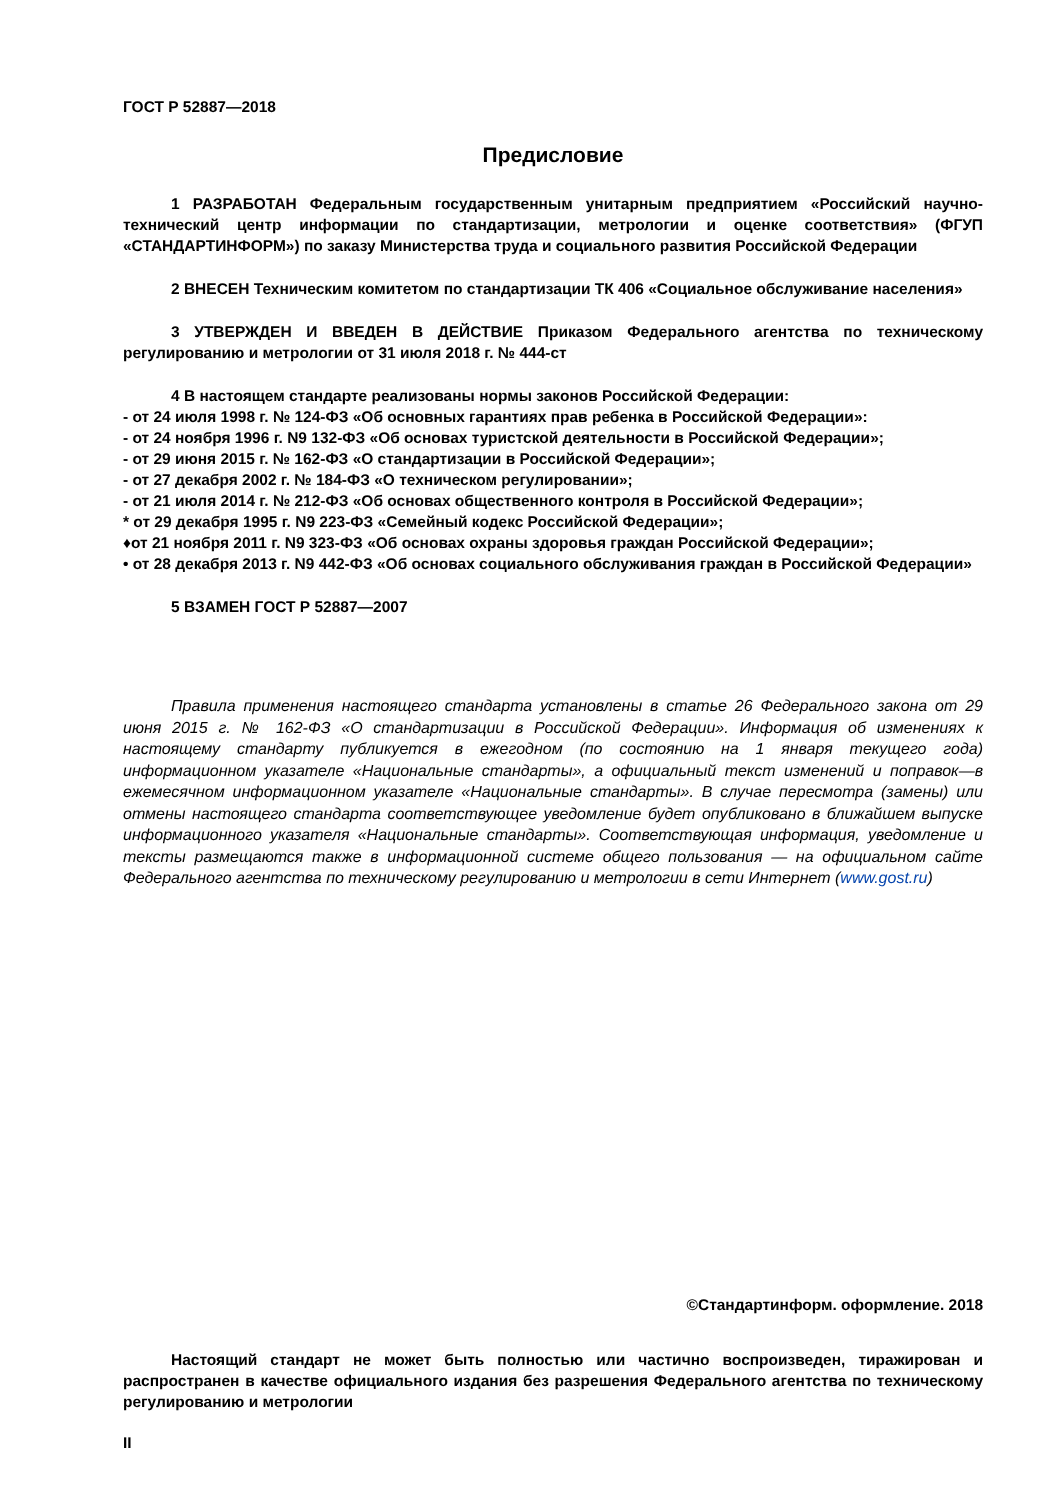ГОСТ Р 52887—2018
Предисловие
1 РАЗРАБОТАН Федеральным государственным унитарным предприятием «Российский научно-технический центр информации по стандартизации, метрологии и оценке соответствия» (ФГУП «СТАНДАРТИНФОРМ») по заказу Министерства труда и социального развития Российской Федерации
2 ВНЕСЕН Техническим комитетом по стандартизации ТК 406 «Социальное обслуживание населения»
3 УТВЕРЖДЕН И ВВЕДЕН В ДЕЙСТВИЕ Приказом Федерального агентства по техническому регулированию и метрологии от 31 июля 2018 г. № 444-ст
4 В настоящем стандарте реализованы нормы законов Российской Федерации:
- от 24 июля 1998 г. № 124-ФЗ «Об основных гарантиях прав ребенка в Российской Федерации»:
- от 24 ноября 1996 г. N9 132-ФЗ «Об основах туристской деятельности в Российской Федерации»;
- от 29 июня 2015 г. № 162-ФЗ «О стандартизации в Российской Федерации»;
- от 27 декабря 2002 г. № 184-ФЗ «О техническом регулировании»;
- от 21 июля 2014 г. № 212-ФЗ «Об основах общественного контроля в Российской Федерации»;
* от 29 декабря 1995 г. N9 223-ФЗ «Семейный кодекс Российской Федерации»;
♦от 21 ноября 2011 г. N9 323-ФЗ «Об основах охраны здоровья граждан Российской Федерации»;
• от 28 декабря 2013 г. N9 442-ФЗ «Об основах социального обслуживания граждан в Российской Федерации»
5 ВЗАМЕН ГОСТ Р 52887—2007
Правила применения настоящего стандарта установлены в статье 26 Федерального закона от 29 июня 2015 г. № 162-ФЗ «О стандартизации в Российской Федерации». Информация об изменениях к настоящему стандарту публикуется в ежегодном (по состоянию на 1 января текущего года) информационном указателе «Национальные стандарты», а официальный текст изменений и поправок—в ежемесячном информационном указателе «Национальные стандарты». В случае пересмотра (замены) или отмены настоящего стандарта соответствующее уведомление будет опубликовано в ближайшем выпуске информационного указателя «Национальные стандарты». Соответствующая информация, уведомление и тексты размещаются также в информационной системе общего пользования — на официальном сайте Федерального агентства по техническому регулированию и метрологии в сети Интернет (www.gost.ru)
©Стандартинформ. оформление. 2018
Настоящий стандарт не может быть полностью или частично воспроизведен, тиражирован и распространен в качестве официального издания без разрешения Федерального агентства по техническому регулированию и метрологии
II